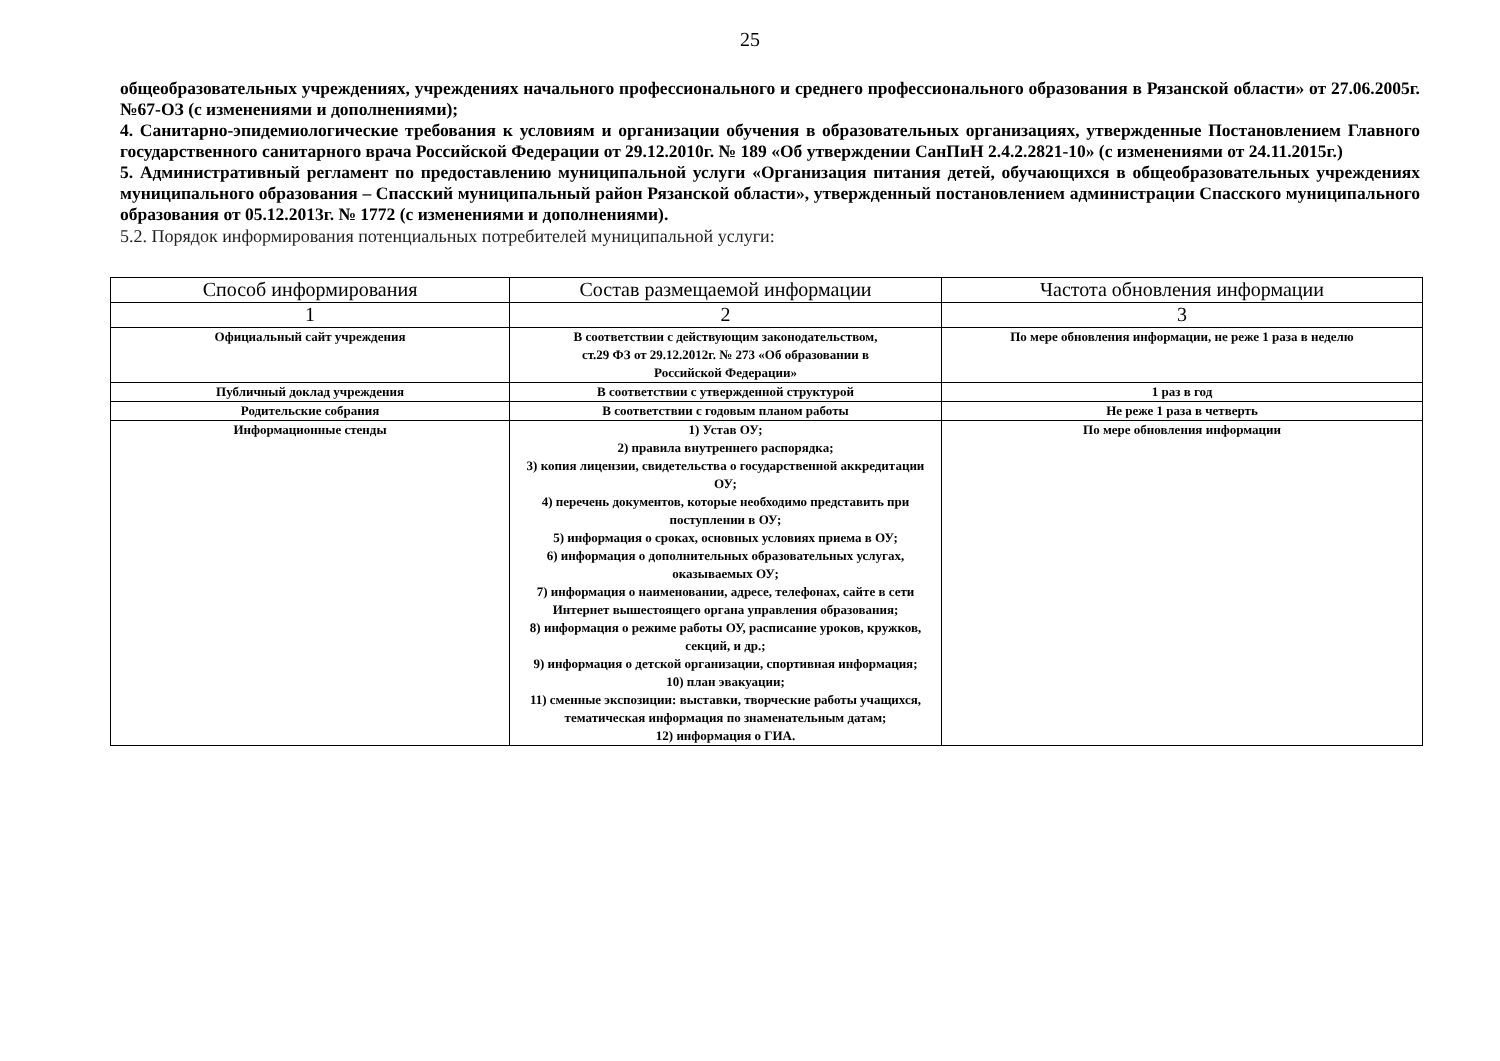25
общеобразовательных учреждениях, учреждениях начального профессионального и среднего профессионального образования в Рязанской области» от 27.06.2005г. №67-ОЗ (с изменениями и дополнениями);
4. Санитарно-эпидемиологические требования к условиям и организации обучения в образовательных организациях, утвержденные Постановлением Главного государственного санитарного врача Российской Федерации от 29.12.2010г. № 189 «Об утверждении СанПиН 2.4.2.2821-10» (с изменениями от 24.11.2015г.)
5. Административный регламент по предоставлению муниципальной услуги «Организация питания детей, обучающихся в общеобразовательных учреждениях муниципального образования – Спасский муниципальный район Рязанской области», утвержденный постановлением администрации Спасского муниципального образования от 05.12.2013г. № 1772 (с изменениями и дополнениями).
5.2. Порядок информирования потенциальных потребителей муниципальной услуги:
| Способ информирования | Состав размещаемой информации | Частота обновления информации |
| --- | --- | --- |
| 1 | 2 | 3 |
| Официальный сайт учреждения | В соответствии с действующим законодательством, ст.29 ФЗ от 29.12.2012г. № 273 «Об образовании в Российской Федерации» | По мере обновления информации, не реже 1 раза в неделю |
| Публичный доклад учреждения | В соответствии с утвержденной структурой | 1 раз в год |
| Родительские собрания | В соответствии с годовым планом работы | Не реже 1 раза в четверть |
| Информационные стенды | 1) Устав ОУ; 2) правила внутреннего распорядка; 3) копия лицензии, свидетельства о государственной аккредитации ОУ; 4) перечень документов, которые необходимо представить при поступлении в ОУ; 5) информация о сроках, основных условиях приема в ОУ; 6) информация о дополнительных образовательных услугах, оказываемых ОУ; 7) информация о наименовании, адресе, телефонах, сайте в сети Интернет вышестоящего органа управления образования; 8) информация о режиме работы ОУ, расписание уроков, кружков, секций, и др.; 9) информация о детской организации, спортивная информация; 10) план эвакуации; 11) сменные экспозиции: выставки, творческие работы учащихся, тематическая информация по знаменательным датам; 12) информация о ГИА. | По мере обновления информации |